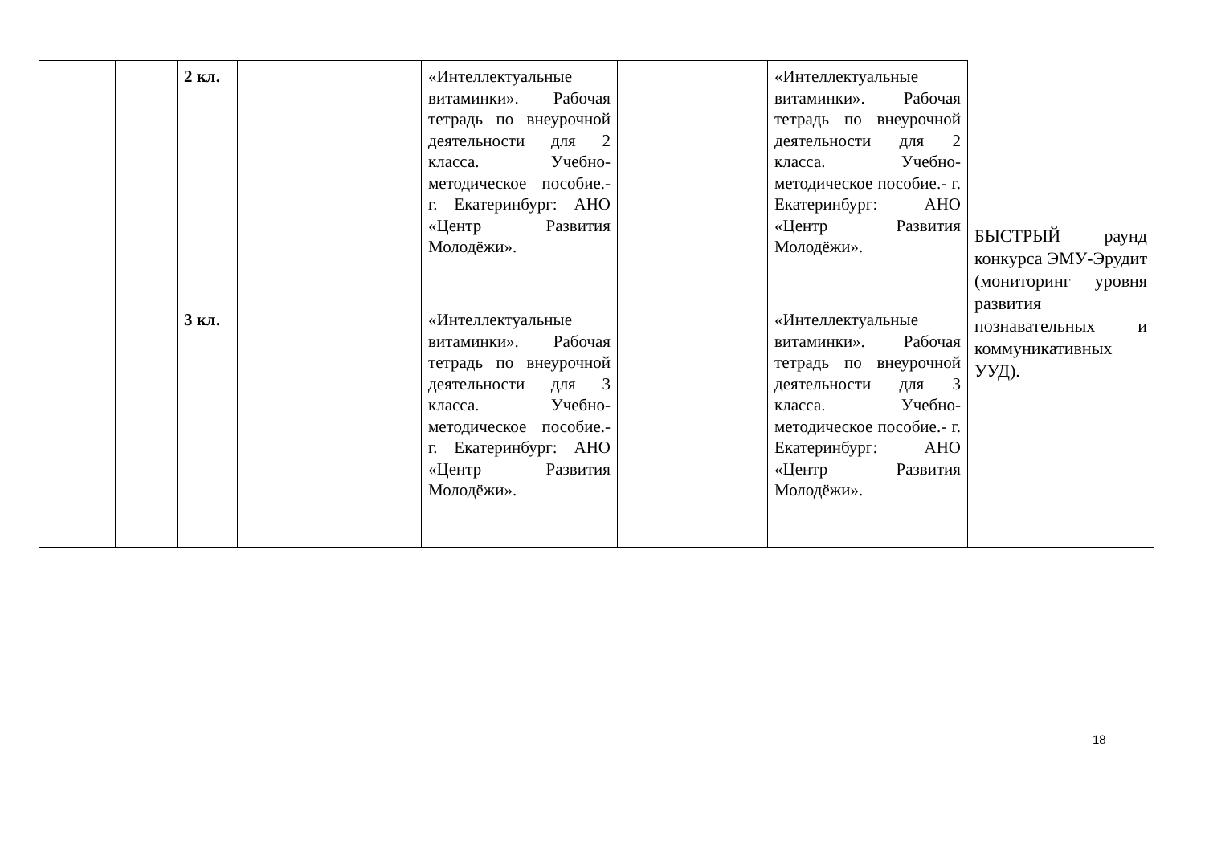| | | 2 кл. | | «Интеллектуальные витаминки». Рабочая тетрадь по внеурочной деятельности для 2 класса. Учебно-методическое пособие.- г. Екатеринбург: АНО «Центр Развития Молодёжи». | | «Интеллектуальные витаминки». Рабочая тетрадь по внеурочной деятельности для 2 класса. Учебно-методическое пособие.- г. Екатеринбург: АНО «Центр Развития Молодёжи». | БЫСТРЫЙ раунд конкурса ЭМУ-Эрудит (мониторинг уровня развития познавательных и коммуникативных УУД). |
| | | 3 кл. | | «Интеллектуальные витаминки». Рабочая тетрадь по внеурочной деятельности для 3 класса. Учебно-методическое пособие.- г. Екатеринбург: АНО «Центр Развития Молодёжи». | | «Интеллектуальные витаминки». Рабочая тетрадь по внеурочной деятельности для 3 класса. Учебно-методическое пособие.- г. Екатеринбург: АНО «Центр Развития Молодёжи». | |
18